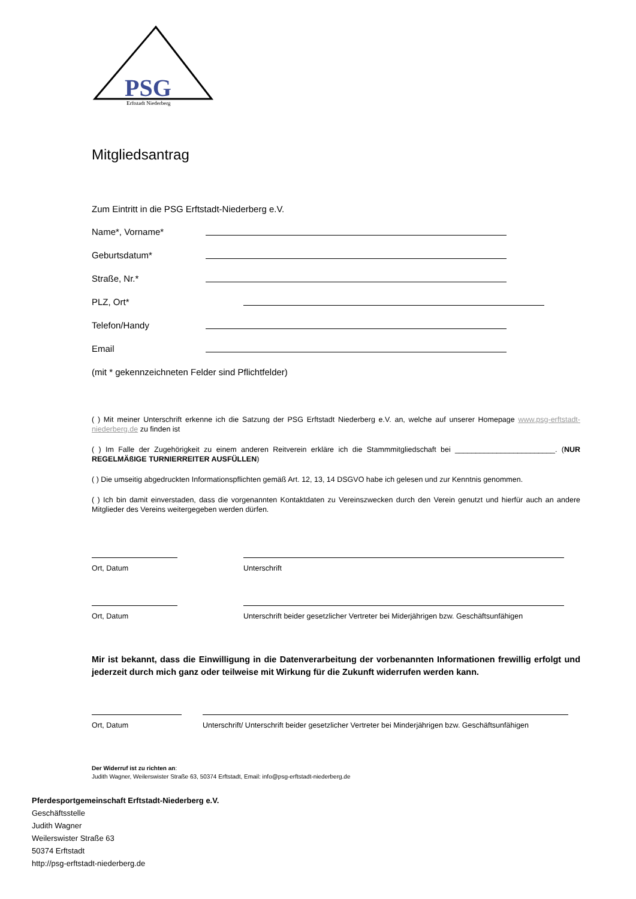PSG
Erftstadt Niederberg
Mitgliedsantrag
Zum Eintritt in die PSG Erftstadt-Niederberg e.V.
Name*, Vorname*
Geburtsdatum*
Straße, Nr.*
PLZ, Ort*
Telefon/Handy
Email
(mit * gekennzeichneten Felder sind Pflichtfelder)
( ) Mit meiner Unterschrift erkenne ich die Satzung der PSG Erftstadt Niederberg e.V. an, welche auf unserer Homepage www.psg-erftstadt-niederberg.de zu finden ist
( ) Im Falle der Zugehörigkeit zu einem anderen Reitverein erkläre ich die Stammmitgliedschaft bei ________________________. (NUR REGELMÄßIGE TURNIERREITER AUSFÜLLEN)
( ) Die umseitig abgedruckten Informationspflichten gemäß Art. 12, 13, 14 DSGVO habe ich gelesen und zur Kenntnis genommen.
( ) Ich bin damit einverstaden, dass die vorgenannten Kontaktdaten zu Vereinszwecken durch den Verein genutzt und hierfür auch an andere Mitglieder des Vereins weitergegeben werden dürfen.
Ort, Datum Unterschrift
Ort, Datum Unterschrift beider gesetzlicher Vertreter bei Miderjährigen bzw. Geschäftsunfähigen
Mir ist bekannt, dass die Einwilligung in die Datenverarbeitung der vorbenannten Informationen frewillig erfolgt und jederzeit durch mich ganz oder teilweise mit Wirkung für die Zukunft widerrufen werden kann.
Ort, Datum Unterschrift/ Unterschrift beider gesetzlicher Vertreter bei Minderjährigen bzw. Geschäftsunfähigen
Der Widerruf ist zu richten an:
Judith Wagner, Weilerswister Straße 63, 50374 Erftstadt, Email: info@psg-erftstadt-niederberg.de
Pferdesportgemeinschaft Erftstadt-Niederberg e.V.
Geschäftsstelle
Judith Wagner
Weilerswister Straße 63
50374 Erftstadt
http://psg-erftstadt-niederberg.de